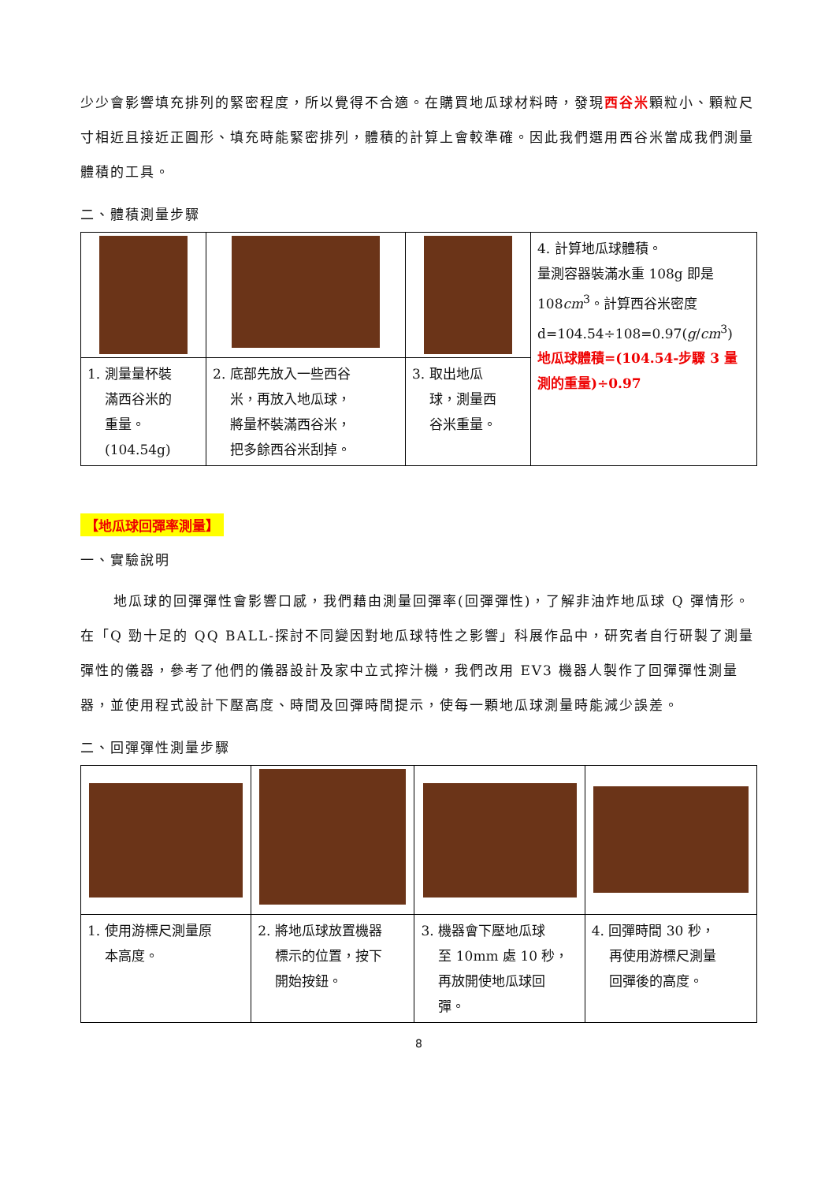少少會影響填充排列的緊密程度，所以覺得不合適。在購買地瓜球材料時，發現西谷米顆粒小、顆粒尺寸相近且接近正圓形、填充時能緊密排列，體積的計算上會較準確。因此我們選用西谷米當成我們測量體積的工具。
二、體積測量步驟
| | | | 4. 計算地瓜球體積。 量測容器裝滿水重 108g 即是 108 cm<sup>3</sup>。計算西谷米密度 d=104.54÷108=0.97( g / cm<sup>3</sup>) 地瓜球體積=(104.54-步驟 3 量測的重量)÷0.97 |
| 1. 測量量杯裝 滿西谷米的 重量。 (104.54g) | 2. 底部先放入一些西谷 米，再放入地瓜球， 將量杯裝滿西谷米， 把多餘西谷米刮掉。 | 3. 取出地瓜 球，測量西 谷米重量。 | |
【地瓜球回彈率測量】
一、實驗說明
地瓜球的回彈彈性會影響口感，我們藉由測量回彈率(回彈彈性)，了解非油炸地瓜球 Q 彈情形。在「Q 勁十足的 QQ BALL-探討不同變因對地瓜球特性之影響」科展作品中，研究者自行研製了測量彈性的儀器，參考了他們的儀器設計及家中立式搾汁機，我們改用 EV3 機器人製作了回彈彈性測量器，並使用程式設計下壓高度、時間及回彈時間提示，使每一顆地瓜球測量時能減少誤差。
二、回彈彈性測量步驟
| 1. 使用游標尺測量原 本高度。 | 2. 將地瓜球放置機器 標示的位置，按下 開始按鈕。 | 3. 機器會下壓地瓜球 至 10mm 處 10 秒， 再放開使地瓜球回 彈。 | 4. 回彈時間 30 秒， 再使用游標尺測量 回彈後的高度。 |
8